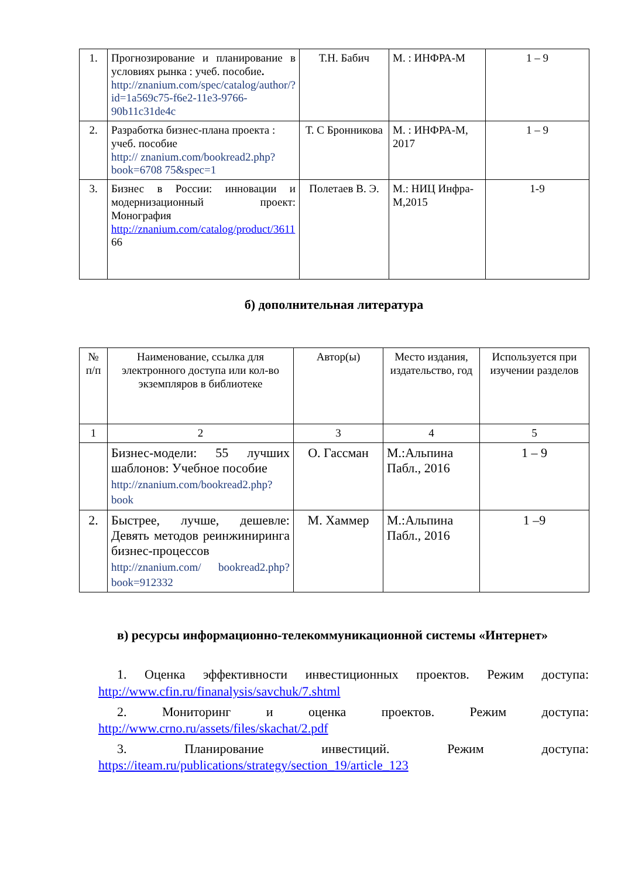| 1. | Прогнозирование и планирование в условиях рынка : учеб. пособие . http://znanium.com/spec/catalog/author/? id=1a569c75-f6e2-11e3-9766-90b11c31de4c | Т.Н. Бабич | М. : ИНФРА-М | 1 – 9 |
| 2. | Разработка бизнес-плана проекта : учеб. пособие http:// znanium.com/bookread2.php?book=6708 75&spec=1 | Т. С Бронникова | М. : ИНФРА-М, 2017 | 1 – 9 |
| 3. | Бизнес в России: инновации и модернизационный проект: Монография http://znanium.com/catalog/product/3611 66 | Полетаев В. Э. | М.: НИЦ Инфра-М,2015 | 1-9 |
б) дополнительная литература
| № п/п | Наименование, ссылка для электронного доступа или кол-во экземпляров в библиотеке | Автор(ы) | Место издания, издательство, год | Используется при изучении разделов |
| 1 | 2 | 3 | 4 | 5 |
| | Бизнес-модели: 55 лучших шаблонов: Учебное пособие http://znanium.com/bookread2.php?book | О. Гассман | М.:Альпина Пабл., 2016 | 1 – 9 |
| 2. | Быстрее, лучше, дешевле: Девять методов реинжиниринга бизнес-процессов http://znanium.com/ bookread2.php?book=912332 | М. Хаммер | М.:Альпина Пабл., 2016 | 1 –9 |
в) ресурсы информационно-телекоммуникационной системы «Интернет»
1. Оценка эффективности инвестиционных проектов. Режим доступа: http://www.cfin.ru/finanalysis/savchuk/7.shtml
2. Мониторинг и оценка проектов. Режим доступа: http://www.crno.ru/assets/files/skachat/2.pdf
3. Планирование инвестиций. Режим доступа: https://iteam.ru/publications/strategy/section_19/article_123